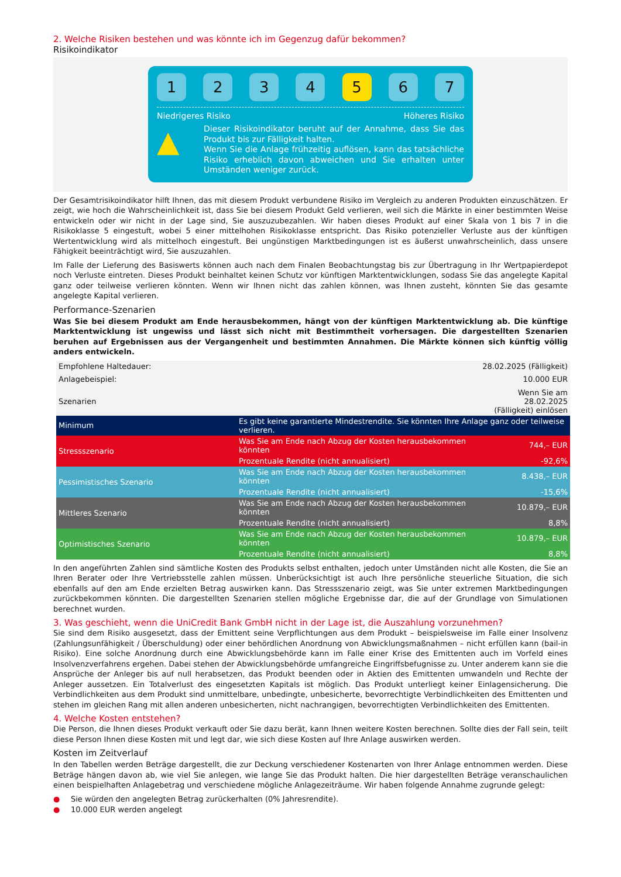2. Welche Risiken bestehen und was könnte ich im Gegenzug dafür bekommen?
Risikoindikator
1 2 3 4 5 6 7
Niedrigeres Risiko Höheres Risiko
▲
Dieser Risikoindikator beruht auf der Annahme, dass Sie das Produkt bis zur Fälligkeit halten.
Wenn Sie die Anlage frühzeitig auflösen, kann das tatsächliche Risiko erheblich davon abweichen und Sie erhalten unter Umständen weniger zurück.
Der Gesamtrisikoindikator hilft Ihnen, das mit diesem Produkt verbundene Risiko im Vergleich zu anderen Produkten einzuschätzen. Er zeigt, wie hoch die Wahrscheinlichkeit ist, dass Sie bei diesem Produkt Geld verlieren, weil sich die Märkte in einer bestimmten Weise entwickeln oder wir nicht in der Lage sind, Sie auszuzubezahlen. Wir haben dieses Produkt auf einer Skala von 1 bis 7 in die Risikoklasse 5 eingestuft, wobei 5 einer mittelhohen Risikoklasse entspricht. Das Risiko potenzieller Verluste aus der künftigen Wertentwicklung wird als mittelhoch eingestuft. Bei ungünstigen Marktbedingungen ist es äußerst unwahrscheinlich, dass unsere Fähigkeit beeinträchtigt wird, Sie auszuzahlen.
Im Falle der Lieferung des Basiswerts können auch nach dem Finalen Beobachtungstag bis zur Übertragung in Ihr Wertpapierdepot noch Verluste eintreten. Dieses Produkt beinhaltet keinen Schutz vor künftigen Marktentwicklungen, sodass Sie das angelegte Kapital ganz oder teilweise verlieren könnten. Wenn wir Ihnen nicht das zahlen können, was Ihnen zusteht, könnten Sie das gesamte angelegte Kapital verlieren.
Performance-Szenarien
Was Sie bei diesem Produkt am Ende herausbekommen, hängt von der künftigen Marktentwicklung ab. Die künftige Marktentwicklung ist ungewiss und lässt sich nicht mit Bestimmtheit vorhersagen. Die dargestellten Szenarien beruhen auf Ergebnissen aus der Vergangenheit und bestimmten Annahmen. Die Märkte können sich künftig völlig anders entwickeln.
| Empfohlene Haltedauer: | | 28.02.2025 (Fälligkeit) |
| Anlagebeispiel: | | 10.000 EUR |
| Szenarien | | Wenn Sie am 28.02.2025 (Fälligkeit) einlösen |
| Minimum | Es gibt keine garantierte Mindestrendite. Sie könnten Ihre Anlage ganz oder teilweise verlieren. | |
| Stressszenario | Was Sie am Ende nach Abzug der Kosten herausbekommen könnten | 744,– EUR |
| | Prozentuale Rendite (nicht annualisiert) | -92,6% |
| Pessimistisches Szenario | Was Sie am Ende nach Abzug der Kosten herausbekommen könnten | 8.438,– EUR |
| | Prozentuale Rendite (nicht annualisiert) | -15,6% |
| Mittleres Szenario | Was Sie am Ende nach Abzug der Kosten herausbekommen könnten | 10.879,– EUR |
| | Prozentuale Rendite (nicht annualisiert) | 8,8% |
| Optimistisches Szenario | Was Sie am Ende nach Abzug der Kosten herausbekommen könnten | 10.879,– EUR |
| | Prozentuale Rendite (nicht annualisiert) | 8,8% |
In den angeführten Zahlen sind sämtliche Kosten des Produkts selbst enthalten, jedoch unter Umständen nicht alle Kosten, die Sie an Ihren Berater oder Ihre Vertriebsstelle zahlen müssen. Unberücksichtigt ist auch Ihre persönliche steuerliche Situation, die sich ebenfalls auf den am Ende erzielten Betrag auswirken kann. Das Stressszenario zeigt, was Sie unter extremen Marktbedingungen zurückbekommen könnten. Die dargestellten Szenarien stellen mögliche Ergebnisse dar, die auf der Grundlage von Simulationen berechnet wurden.
3. Was geschieht, wenn die UniCredit Bank GmbH nicht in der Lage ist, die Auszahlung vorzunehmen?
Sie sind dem Risiko ausgesetzt, dass der Emittent seine Verpflichtungen aus dem Produkt – beispielsweise im Falle einer Insolvenz (Zahlungsunfähigkeit / Überschuldung) oder einer behördlichen Anordnung von Abwicklungsmaßnahmen – nicht erfüllen kann (bail-in Risiko). Eine solche Anordnung durch eine Abwicklungsbehörde kann im Falle einer Krise des Emittenten auch im Vorfeld eines Insolvenzverfahrens ergehen. Dabei stehen der Abwicklungsbehörde umfangreiche Eingriffsbefugnisse zu. Unter anderem kann sie die Ansprüche der Anleger bis auf null herabsetzen, das Produkt beenden oder in Aktien des Emittenten umwandeln und Rechte der Anleger aussetzen. Ein Totalverlust des eingesetzten Kapitals ist möglich. Das Produkt unterliegt keiner Einlagensicherung. Die Verbindlichkeiten aus dem Produkt sind unmittelbare, unbedingte, unbesicherte, bevorrechtigte Verbindlichkeiten des Emittenten und stehen im gleichen Rang mit allen anderen unbesicherten, nicht nachrangigen, bevorrechtigten Verbindlichkeiten des Emittenten.
4. Welche Kosten entstehen?
Die Person, die Ihnen dieses Produkt verkauft oder Sie dazu berät, kann Ihnen weitere Kosten berechnen. Sollte dies der Fall sein, teilt diese Person Ihnen diese Kosten mit und legt dar, wie sich diese Kosten auf Ihre Anlage auswirken werden.
Kosten im Zeitverlauf
In den Tabellen werden Beträge dargestellt, die zur Deckung verschiedener Kostenarten von Ihrer Anlage entnommen werden. Diese Beträge hängen davon ab, wie viel Sie anlegen, wie lange Sie das Produkt halten. Die hier dargestellten Beträge veranschaulichen einen beispielhaften Anlagebetrag und verschiedene mögliche Anlagezeiträume. Wir haben folgende Annahme zugrunde gelegt:
● Sie würden den angelegten Betrag zurückerhalten (0% Jahresrendite).
● 10.000 EUR werden angelegt